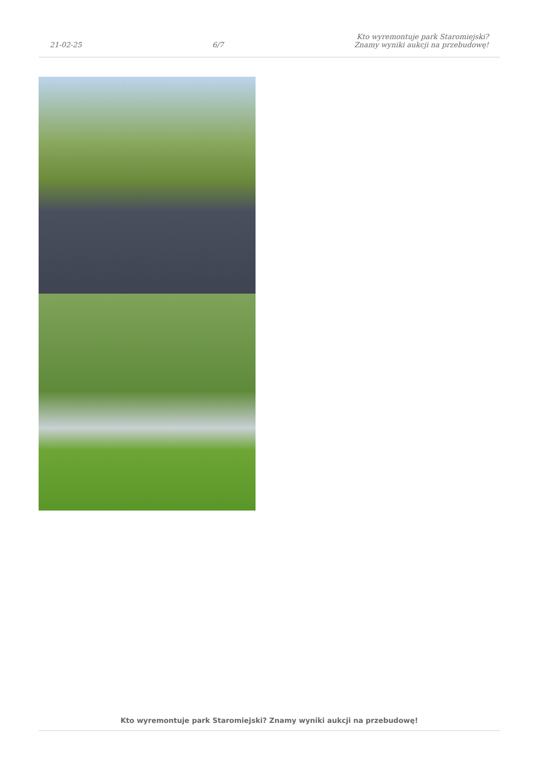21-02-25
6/7
Kto wyremontuje park Staromiejski?
Znamy wyniki aukcji na przebudowę!
Kto wyremontuje park Staromiejski? Znamy wyniki aukcji na przebudowę!